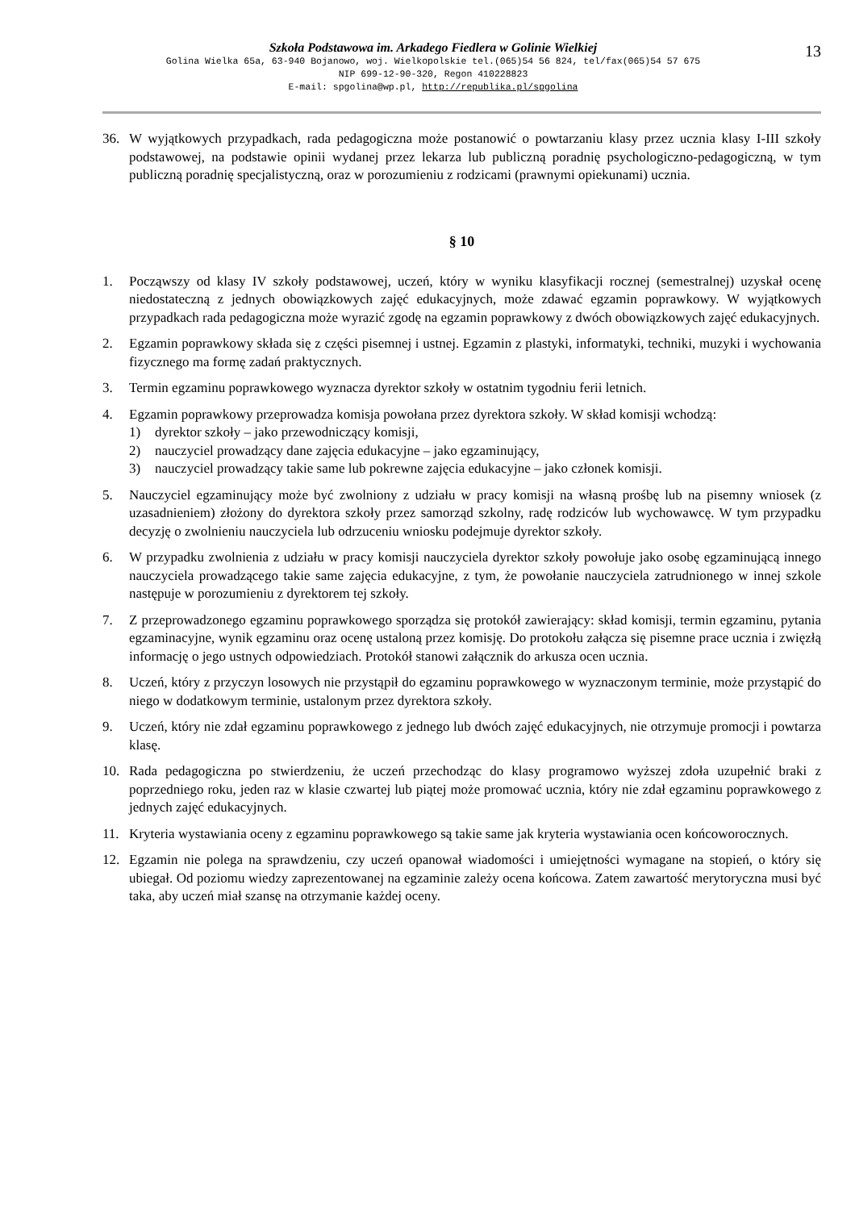13
Szkoła Podstawowa im. Arkadego Fiedlera w Golinie Wielkiej
Golina Wielka 65a, 63-940 Bojanowo, woj. Wielkopolskie tel.(065)54 56 824, tel/fax(065)54 57 675
NIP 699-12-90-320, Regon 410228823
E-mail: spgolina@wp.pl, http://republika.pl/spgolina
36. W wyjątkowych przypadkach, rada pedagogiczna może postanowić o powtarzaniu klasy przez ucznia klasy I-III szkoły podstawowej, na podstawie opinii wydanej przez lekarza lub publiczną poradnię psychologiczno-pedagogiczną, w tym publiczną poradnię specjalistyczną, oraz w porozumieniu z rodzicami (prawnymi opiekunami) ucznia.
§ 10
1. Począwszy od klasy IV szkoły podstawowej, uczeń, który w wyniku klasyfikacji rocznej (semestralnej) uzyskał ocenę niedostateczną z jednych obowiązkowych zajęć edukacyjnych, może zdawać egzamin poprawkowy. W wyjątkowych przypadkach rada pedagogiczna może wyrazić zgodę na egzamin poprawkowy z dwóch obowiązkowych zajęć edukacyjnych.
2. Egzamin poprawkowy składa się z części pisemnej i ustnej. Egzamin z plastyki, informatyki, techniki, muzyki i wychowania fizycznego ma formę zadań praktycznych.
3. Termin egzaminu poprawkowego wyznacza dyrektor szkoły w ostatnim tygodniu ferii letnich.
4. Egzamin poprawkowy przeprowadza komisja powołana przez dyrektora szkoły. W skład komisji wchodzą:
1) dyrektor szkoły – jako przewodniczący komisji,
2) nauczyciel prowadzący dane zajęcia edukacyjne – jako egzaminujący,
3) nauczyciel prowadzący takie same lub pokrewne zajęcia edukacyjne – jako członek komisji.
5. Nauczyciel egzaminujący może być zwolniony z udziału w pracy komisji na własną prośbę lub na pisemny wniosek (z uzasadnieniem) złożony do dyrektora szkoły przez samorząd szkolny, radę rodziców lub wychowawcę. W tym przypadku decyzję o zwolnieniu nauczyciela lub odrzuceniu wniosku podejmuje dyrektor szkoły.
6. W przypadku zwolnienia z udziału w pracy komisji nauczyciela dyrektor szkoły powołuje jako osobę egzaminującą innego nauczyciela prowadzącego takie same zajęcia edukacyjne, z tym, że powołanie nauczyciela zatrudnionego w innej szkole następuje w porozumieniu z dyrektorem tej szkoły.
7. Z przeprowadzonego egzaminu poprawkowego sporządza się protokół zawierający: skład komisji, termin egzaminu, pytania egzaminacyjne, wynik egzaminu oraz ocenę ustaloną przez komisję. Do protokołu załącza się pisemne prace ucznia i zwięzłą informację o jego ustnych odpowiedziach. Protokół stanowi załącznik do arkusza ocen ucznia.
8. Uczeń, który z przyczyn losowych nie przystąpił do egzaminu poprawkowego w wyznaczonym terminie, może przystąpić do niego w dodatkowym terminie, ustalonym przez dyrektora szkoły.
9. Uczeń, który nie zdał egzaminu poprawkowego z jednego lub dwóch zajęć edukacyjnych, nie otrzymuje promocji i powtarza klasę.
10. Rada pedagogiczna po stwierdzeniu, że uczeń przechodząc do klasy programowo wyższej zdoła uzupełnić braki z poprzedniego roku, jeden raz w klasie czwartej lub piątej może promować ucznia, który nie zdał egzaminu poprawkowego z jednych zajęć edukacyjnych.
11. Kryteria wystawiania oceny z egzaminu poprawkowego są takie same jak kryteria wystawiania ocen końcoworocznych.
12. Egzamin nie polega na sprawdzeniu, czy uczeń opanował wiadomości i umiejętności wymagane na stopień, o który się ubiegał. Od poziomu wiedzy zaprezentowanej na egzaminie zależy ocena końcowa. Zatem zawartość merytoryczna musi być taka, aby uczeń miał szansę na otrzymanie każdej oceny.